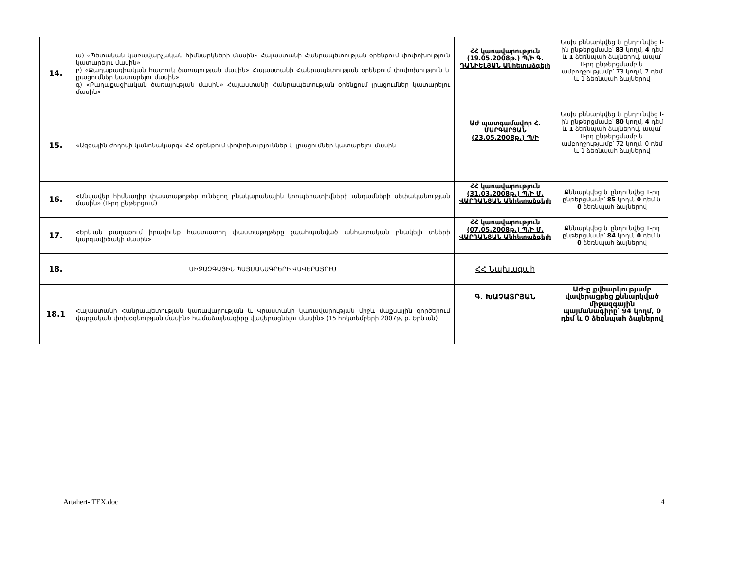| 14. | ա) «Պետական կառավարչական հիմնարկների մասին» Հայաստանի Հանրապետության օրենքում փոփոխություն կատարելու մասին» բ) «Քաղաքացիական հատուկ ծառայության մասին» Հայաստանի Հանրապետության օրենքում փոփոխություն և լրացումներ կատարելու մասին» գ) «Քաղաքացիական ծառայության մասին» Հայաստանի Հանրապետության օրենքում լրացումներ կատարելու մասին» | ՀՀ կառավարություն (19.05.2008թ.) Պ/Ի Գ. ԴԱՆԻԵԼՅԱՆ Անհետաձգելի | Նախ քննարկվեց և ընդունվեց I-ին ընթերցմամբ՝ 83 կողմ, 4 դեմ և 1 ձեռնպահ ձայներով, ապա՝ II-րդ ընթերցմամբ և ամբողջությամբ՝ 73 կողմ, 7 դեմ և 1 ձեռնպահ ձայներով |
| 15. | «Ազգային ժողովի կանոնակարգ» ՀՀ օրենքում փոփոխություններ և լրացումներ կատարելու մասին | ԱԺ պատգամավոր Հ. ՄԱՐԳԱՐՅԱՆ (23.05.2008թ.) Պ/Ի | Նախ քննարկվեց և ընդունվեց I-ին ընթերցմամբ՝ 80 կողմ, 4 դեմ և 1 ձեռնպահ ձայներով, ապա՝ II-րդ ընթերցմամբ և ամբողջությամբ՝ 72 կողմ, 0 դեմ և 1 ձեռնպահ ձայներով |
| 16. | «Անվավեր հիմնադիր փաստաթղթեր ունեցող բնակարանային կոոպերատիվների անդամների սեփականության մասին» (II-րդ ընթերցում) | ՀՀ կառավարություն (31.03.2008թ.) Պ/Ի Մ. ՎԱՐԴԱՆՅԱՆ Անհետաձգելի | Քննարկվեց և ընդունվեց II-րդ ընթերցմամբ՝ 85 կողմ, 0 դեմ և 0 ձեռնպահ ձայներով |
| 17. | «Երևան քաղաքում իրավունք հաստատող փաստաթղթերը չպահպանված անհատական բնակելի տների կարգավիճակի մասին» | ՀՀ կառավարություն (07.05.2008թ.) Պ/Ի Մ. ՎԱՐԴԱՆՅԱՆ Անհետաձգելի | Քննարկվեց և ընդունվեց II-րդ ընթերցմամբ՝ 84 կողմ, 0 դեմ և 0 ձեռնպահ ձայներով |
| 18. | ՄԻՋԱԶԳԱՅԻՆ ՊԱՅՄԱՆԱԳՐԵՐԻ ՎԱՎԵՐԱՑՈՒՄ | ՀՀ Նախագահ | |
| 18.1 | Հայաստանի Հանրապետության կառավարության և Վրաստանի կառավարության միջև մաքսային գործերում վարչական փոխօգնության մասին» համաձայնագիրը վավերացնելու մասին» (15 հոկտեմբերի 2007թ, ք. Երևան) | Գ. ԽԱՉԱՏՐՅԱՆ | ԱԺ-ը քվեարկությամբ վավերացրեց քննարկված միջազգային պայմանագիրը՝ 94 կողմ, 0 դեմ և 0 ձեռնպահ ձայներով |
Artahert- TEX.doc 4